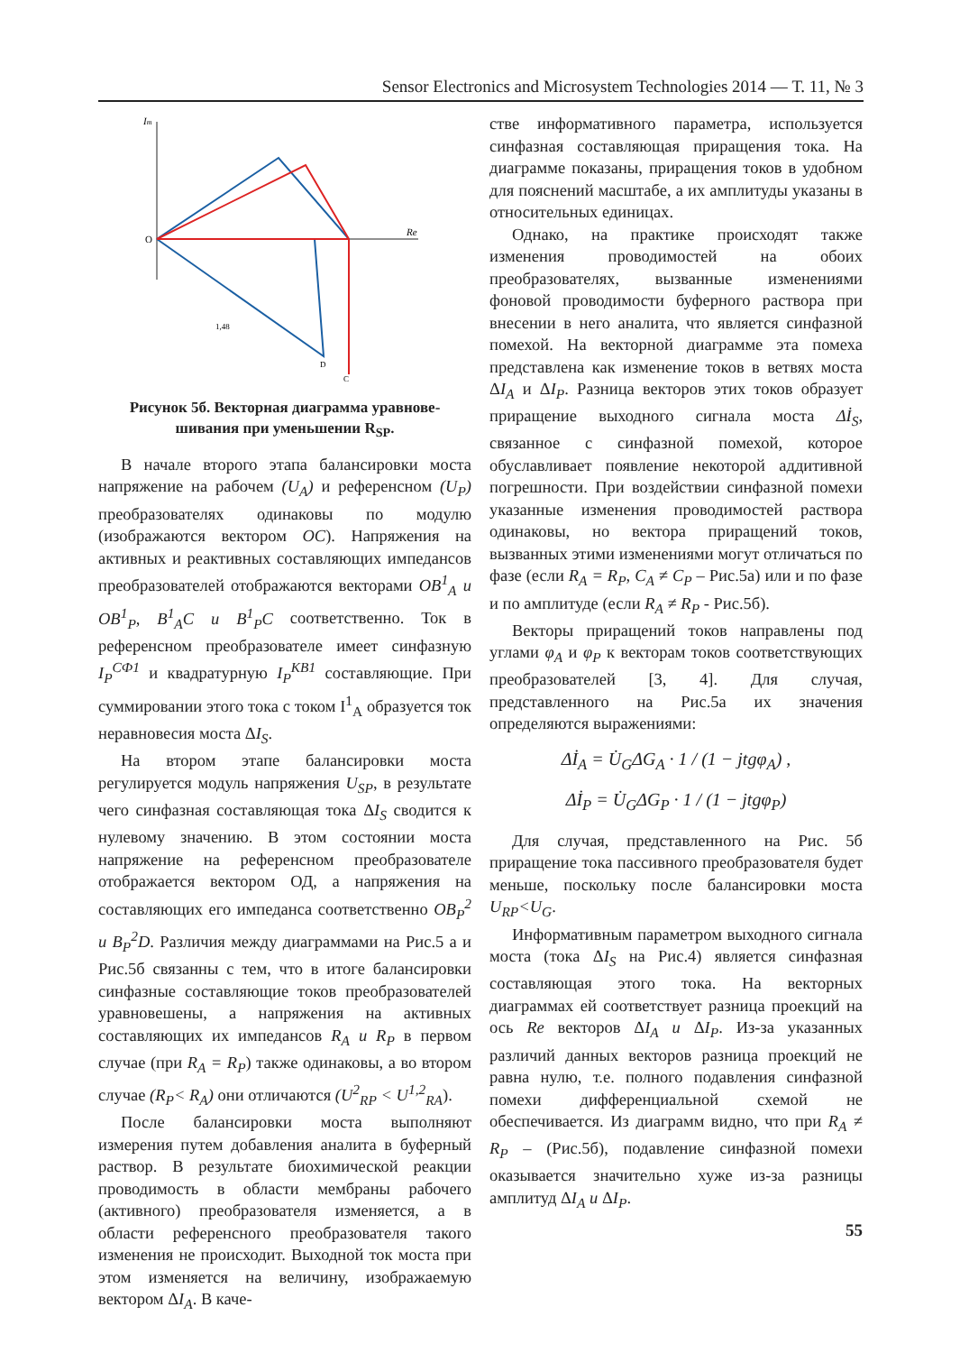Sensor Electronics and Microsystem Technologies 2014 — Т. 11, № 3
Im
Re
O
1,48
C
D
Рисунок 5б. Векторная диаграмма уравнове-
шивания при уменьшении R<sub>SP</sub>.
В начале второго этапа балансировки моста напряжение на рабочем (U<sub>A</sub>) и референсном (U<sub>P</sub>) преобразователях одинаковы по модулю (изображаются вектором OC). Напряжения на активных и реактивных составляющих импедансов преобразователей отображаются векторами OB<sup>1</sup><sub>A</sub> и OB<sup>1</sup><sub>P</sub>, B<sup>1</sup><sub>A</sub>C и B<sup>1</sup><sub>P</sub>C соответственно. Ток в референсном преобразователе имеет синфазную I<sub>P</sub><sup>СФ1</sup> и квадратурную I<sub>P</sub><sup>КВ1</sup> составляющие. При суммировании этого тока с током I<sup>1</sup><sub>A</sub> образуется ток неравновесия моста ΔI<sub>S</sub>.
На втором этапе балансировки моста регулируется модуль напряжения U<sub>SP</sub>, в результате чего синфазная составляющая тока ΔI<sub>S</sub> сводится к нулевому значению. В этом состоянии моста напряжение на референсном преобразователе отображается вектором ОД, а напряжения на составляющих его импеданса соответственно OB<sub>P</sub><sup>2</sup> и B<sub>P</sub><sup>2</sup>D. Различия между диаграммами на Рис.5 а и Рис.5б связанны с тем, что в итоге балансировки синфазные составляющие токов преобразователей уравновешены, а напряжения на активных составляющих их импедансов R<sub>A</sub> и R<sub>P</sub> в первом случае (при R<sub>A</sub> = R<sub>P</sub>) также одинаковы, а во втором случае (R<sub>P</sub>< R<sub>A</sub>) они отличаются (U<sup>2</sup><sub>RP</sub> < U<sup>1,2</sup><sub>RA</sub>).
После балансировки моста выполняют измерения путем добавления аналита в буферный раствор. В результате биохимической реакции проводимость в области мембраны рабочего (активного) преобразователя изменяется, а в области референсного преобразователя такого изменения не происходит. Выходной ток моста при этом изменяется на величину, изображаемую вектором ΔI<sub>A</sub>. В каче-
стве информативного параметра, используется синфазная составляющая приращения тока. На диаграмме показаны, приращения токов в удобном для пояснений масштабе, а их амплитуды указаны в относительных единицах.
Однако, на практике происходят также изменения проводимостей на обоих преобразователях, вызванные изменениями фоновой проводимости буферного раствора при внесении в него аналита, что является синфазной помехой. На векторной диаграмме эта помеха представлена как изменение токов в ветвях моста ΔI<sub>A</sub> и ΔI<sub>P</sub>. Разница векторов этих токов образует приращение выходного сигнала моста Δİ<sub>S</sub>, связанное с синфазной помехой, которое обуславливает появление некоторой аддитивной погрешности. При воздействии синфазной помехи указанные изменения проводимостей раствора одинаковы, но вектора приращений токов, вызванных этими изменениями могут отличаться по фазе (если R<sub>A</sub> = R<sub>P</sub>, C<sub>A</sub> ≠ C<sub>P</sub> – Рис.5а) или и по фазе и по амплитуде (если R<sub>A</sub> ≠ R<sub>P</sub> - Рис.5б).
Векторы приращений токов направлены под углами φ<sub>A</sub> и φ<sub>P</sub> к векторам токов соответствующих преобразователей [3, 4]. Для случая, представленного на Рис.5а их значения определяются выражениями:
Δİ<sub>A</sub> = U̇<sub>G</sub>ΔG<sub>A</sub> · 1 / (1 − jtgφ<sub>A</sub>) ,
Δİ<sub>P</sub> = U̇<sub>G</sub>ΔG<sub>P</sub> · 1 / (1 − jtgφ<sub>P</sub>)
Для случая, представленного на Рис. 5б приращение тока пассивного преобразователя будет меньше, поскольку после балансировки моста U<sub>RP</sub><U<sub>G</sub>.
Информативным параметром выходного сигнала моста (тока ΔI<sub>S</sub> на Рис.4) является синфазная составляющая этого тока. На векторных диаграммах ей соответствует разница проекций на ось Re векторов ΔI<sub>A</sub> и ΔI<sub>P</sub>. Из-за указанных различий данных векторов разница проекций не равна нулю, т.е. полного подавления синфазной помехи дифференциальной схемой не обеспечивается. Из диаграмм видно, что при R<sub>A</sub> ≠ R<sub>P</sub> – (Рис.5б), подавление синфазной помехи оказывается значительно хуже из-за разницы амплитуд ΔI<sub>A</sub> и ΔI<sub>P</sub>.
55